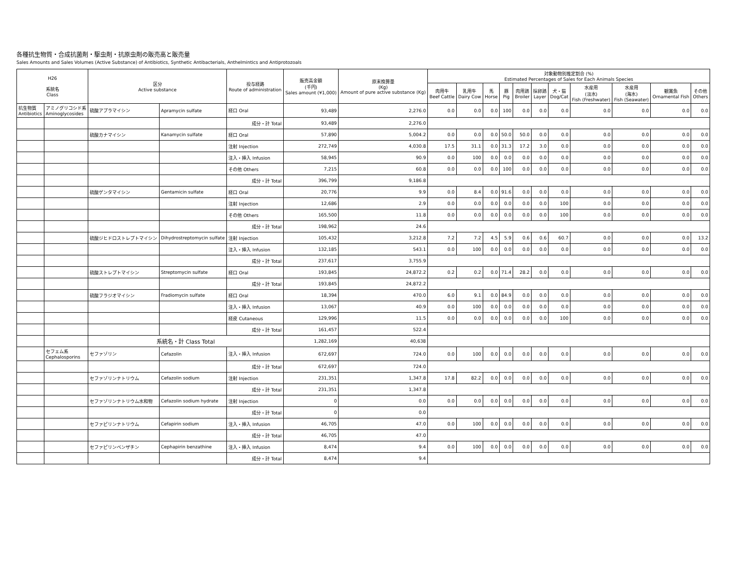各種抗生物質・合成抗菌剤・駆虫剤・抗原虫剤の販売高と販売量
Sales Amounts and Sales Volumes (Active Substance) of Antibiotics, Synthetic Antibacterials, Anthelmintics and Antiprotozoals
| H26 系統名 Class | | 区分 Active substance | | 投与経路 Route of administration | 販売高金額 (千円) Sales amount (¥1,000) | 原末換算量 (Kg) Amount of pure active substance (Kg) | 対象動物別推定割合 (%) Estimated Percentages of Sales for Each Animals Species | | | | | | | | | | |
| --- | --- | --- | --- | --- | --- | --- | --- | --- | --- | --- | --- | --- | --- | --- | --- | --- | --- |
| | | | | | | | 肉用牛 Beef Cattle | 乳用牛 Dairy Cow | 馬 Horse | 豚 Pig | 肉用鶏 Broiler | 採卵鶏 Layer | 犬・猫 Dog/Cat | 水産用 (淡水) Fish (Freshwater) | 水産用 (海水) Fish (Seawater) | 観賞魚 Ornamental Fish | その他 Others |
| 抗生物質 Antibiotics | アミノグリコシド系 Aminoglycosides | 硫酸アプラマイシン | Apramycin sulfate | 経口 Oral | 93,489 | 2,276.0 | 0.0 | 0.0 | 0.0 | 100 | 0.0 | 0.0 | 0.0 | 0.0 | 0.0 | 0.0 | 0.0 |
| | | | | 成分・計 Total | 93,489 | 2,276.0 | | | | | | | | | | | |
| | | 硫酸カナマイシン | Kanamycin sulfate | 経口 Oral | 57,890 | 5,004.2 | 0.0 | 0.0 | 0.0 | 50.0 | 50.0 | 0.0 | 0.0 | 0.0 | 0.0 | 0.0 | 0.0 |
| | | | | 注射 Injection | 272,749 | 4,030.8 | 17.5 | 31.1 | 0.0 | 31.3 | 17.2 | 3.0 | 0.0 | 0.0 | 0.0 | 0.0 | 0.0 |
| | | | | 注入・挿入 Infusion | 58,945 | 90.9 | 0.0 | 100 | 0.0 | 0.0 | 0.0 | 0.0 | 0.0 | 0.0 | 0.0 | 0.0 | 0.0 |
| | | | | その他 Others | 7,215 | 60.8 | 0.0 | 0.0 | 0.0 | 100 | 0.0 | 0.0 | 0.0 | 0.0 | 0.0 | 0.0 | 0.0 |
| | | | | 成分・計 Total | 396,799 | 9,186.8 | | | | | | | | | | | |
| | | 硫酸ゲンタマイシン | Gentamicin sulfate | 経口 Oral | 20,776 | 9.9 | 0.0 | 8.4 | 0.0 | 91.6 | 0.0 | 0.0 | 0.0 | 0.0 | 0.0 | 0.0 | 0.0 |
| | | | | 注射 Injection | 12,686 | 2.9 | 0.0 | 0.0 | 0.0 | 0.0 | 0.0 | 0.0 | 100 | 0.0 | 0.0 | 0.0 | 0.0 |
| | | | | その他 Others | 165,500 | 11.8 | 0.0 | 0.0 | 0.0 | 0.0 | 0.0 | 0.0 | 100 | 0.0 | 0.0 | 0.0 | 0.0 |
| | | | | 成分・計 Total | 198,962 | 24.6 | | | | | | | | | | | |
| | | 硫酸ジヒドロストレプトマイシン | Dihydrostreptomycin sulfate | 注射 Injection | 105,432 | 3,212.8 | 7.2 | 7.2 | 4.5 | 5.9 | 0.6 | 0.6 | 60.7 | 0.0 | 0.0 | 0.0 | 13.2 |
| | | | | 注入・挿入 Infusion | 132,185 | 543.1 | 0.0 | 100 | 0.0 | 0.0 | 0.0 | 0.0 | 0.0 | 0.0 | 0.0 | 0.0 | 0.0 |
| | | | | 成分・計 Total | 237,617 | 3,755.9 | | | | | | | | | | | |
| | | 硫酸ストレプトマイシン | Streptomycin sulfate | 経口 Oral | 193,845 | 24,872.2 | 0.2 | 0.2 | 0.0 | 71.4 | 28.2 | 0.0 | 0.0 | 0.0 | 0.0 | 0.0 | 0.0 |
| | | | | 成分・計 Total | 193,845 | 24,872.2 | | | | | | | | | | | |
| | | 硫酸フラジオマイシン | Fradiomycin sulfate | 経口 Oral | 18,394 | 470.0 | 6.0 | 9.1 | 0.0 | 84.9 | 0.0 | 0.0 | 0.0 | 0.0 | 0.0 | 0.0 | 0.0 |
| | | | | 注入・挿入 Infusion | 13,067 | 40.9 | 0.0 | 100 | 0.0 | 0.0 | 0.0 | 0.0 | 0.0 | 0.0 | 0.0 | 0.0 | 0.0 |
| | | | | 経皮 Cutaneous | 129,996 | 11.5 | 0.0 | 0.0 | 0.0 | 0.0 | 0.0 | 0.0 | 100 | 0.0 | 0.0 | 0.0 | 0.0 |
| | | | | 成分・計 Total | 161,457 | 522.4 | | | | | | | | | | | |
| | | 系統名・計 Class Total | | | 1,282,169 | 40,638 | | | | | | | | | | | |
| | セフェム系 Cephalosporins | セファゾリン | Cefazolin | 注入・挿入 Infusion | 672,697 | 724.0 | 0.0 | 100 | 0.0 | 0.0 | 0.0 | 0.0 | 0.0 | 0.0 | 0.0 | 0.0 | 0.0 |
| | | | | 成分・計 Total | 672,697 | 724.0 | | | | | | | | | | | |
| | | セファゾリンナトリウム | Cefazolin sodium | 注射 Injection | 231,351 | 1,347.8 | 17.8 | 82.2 | 0.0 | 0.0 | 0.0 | 0.0 | 0.0 | 0.0 | 0.0 | 0.0 | 0.0 |
| | | | | 成分・計 Total | 231,351 | 1,347.8 | | | | | | | | | | | |
| | | セファゾリンナトリウム水和物 | Cefazolin sodium hydrate | 注射 Injection | 0 | 0.0 | 0.0 | 0.0 | 0.0 | 0.0 | 0.0 | 0.0 | 0.0 | 0.0 | 0.0 | 0.0 | 0.0 |
| | | | | 成分・計 Total | 0 | 0.0 | | | | | | | | | | | |
| | | セファピリンナトリウム | Cefapirin sodium | 注入・挿入 Infusion | 46,705 | 47.0 | 0.0 | 100 | 0.0 | 0.0 | 0.0 | 0.0 | 0.0 | 0.0 | 0.0 | 0.0 | 0.0 |
| | | | | 成分・計 Total | 46,705 | 47.0 | | | | | | | | | | | |
| | | セファピリンベンザチン | Cephapirin benzathine | 注入・挿入 Infusion | 8,474 | 9.4 | 0.0 | 100 | 0.0 | 0.0 | 0.0 | 0.0 | 0.0 | 0.0 | 0.0 | 0.0 | 0.0 |
| | | | | 成分・計 Total | 8,474 | 9.4 | | | | | | | | | | | |